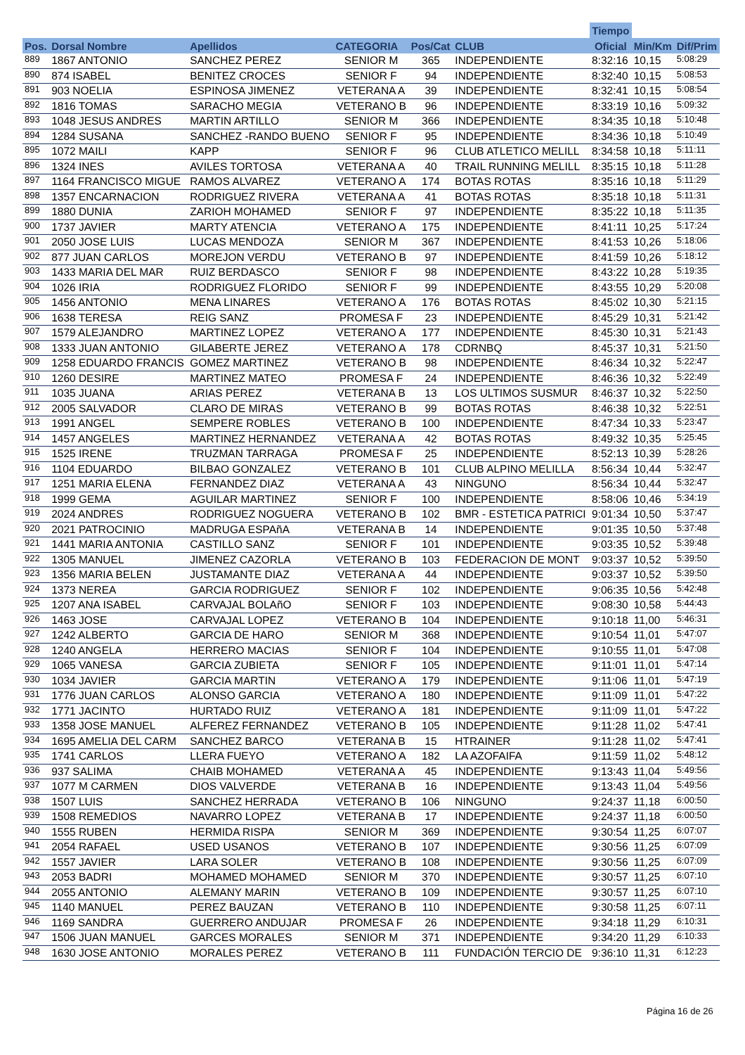| | | | | | | Tiempo | | |
| --- | --- | --- | --- | --- | --- | --- | --- | --- |
| Pos. | Dorsal Nombre | Apellidos | CATEGORIA | Pos/Cat | CLUB | Oficial | Min/Km | Dif/Prim |
| 889 | 1867 ANTONIO | SANCHEZ PEREZ | SENIOR M | 365 | INDEPENDIENTE | 8:32:16 | 10,15 | 5:08:29 |
| 890 | 874 ISABEL | BENITEZ CROCES | SENIOR F | 94 | INDEPENDIENTE | 8:32:40 | 10,15 | 5:08:53 |
| 891 | 903 NOELIA | ESPINOSA JIMENEZ | VETERANA A | 39 | INDEPENDIENTE | 8:32:41 | 10,15 | 5:08:54 |
| 892 | 1816 TOMAS | SARACHO MEGIA | VETERANO B | 96 | INDEPENDIENTE | 8:33:19 | 10,16 | 5:09:32 |
| 893 | 1048 JESUS ANDRES | MARTIN ARTILLO | SENIOR M | 366 | INDEPENDIENTE | 8:34:35 | 10,18 | 5:10:48 |
| 894 | 1284 SUSANA | SANCHEZ -RANDO BUENO | SENIOR F | 95 | INDEPENDIENTE | 8:34:36 | 10,18 | 5:10:49 |
| 895 | 1072 MAILI | KAPP | SENIOR F | 96 | CLUB ATLETICO MELILL | 8:34:58 | 10,18 | 5:11:11 |
| 896 | 1324 INES | AVILES TORTOSA | VETERANA A | 40 | TRAIL RUNNING MELILL | 8:35:15 | 10,18 | 5:11:28 |
| 897 | 1164 FRANCISCO MIGUE | RAMOS ALVAREZ | VETERANO A | 174 | BOTAS ROTAS | 8:35:16 | 10,18 | 5:11:29 |
| 898 | 1357 ENCARNACION | RODRIGUEZ RIVERA | VETERANA A | 41 | BOTAS ROTAS | 8:35:18 | 10,18 | 5:11:31 |
| 899 | 1880 DUNIA | ZARIOH MOHAMED | SENIOR F | 97 | INDEPENDIENTE | 8:35:22 | 10,18 | 5:11:35 |
| 900 | 1737 JAVIER | MARTY ATENCIA | VETERANO A | 175 | INDEPENDIENTE | 8:41:11 | 10,25 | 5:17:24 |
| 901 | 2050 JOSE LUIS | LUCAS MENDOZA | SENIOR M | 367 | INDEPENDIENTE | 8:41:53 | 10,26 | 5:18:06 |
| 902 | 877 JUAN CARLOS | MOREJON VERDU | VETERANO B | 97 | INDEPENDIENTE | 8:41:59 | 10,26 | 5:18:12 |
| 903 | 1433 MARIA DEL MAR | RUIZ BERDASCO | SENIOR F | 98 | INDEPENDIENTE | 8:43:22 | 10,28 | 5:19:35 |
| 904 | 1026 IRIA | RODRIGUEZ FLORIDO | SENIOR F | 99 | INDEPENDIENTE | 8:43:55 | 10,29 | 5:20:08 |
| 905 | 1456 ANTONIO | MENA LINARES | VETERANO A | 176 | BOTAS ROTAS | 8:45:02 | 10,30 | 5:21:15 |
| 906 | 1638 TERESA | REIG SANZ | PROMESA F | 23 | INDEPENDIENTE | 8:45:29 | 10,31 | 5:21:42 |
| 907 | 1579 ALEJANDRO | MARTINEZ LOPEZ | VETERANO A | 177 | INDEPENDIENTE | 8:45:30 | 10,31 | 5:21:43 |
| 908 | 1333 JUAN ANTONIO | GILABERTE JEREZ | VETERANO A | 178 | CDRNBQ | 8:45:37 | 10,31 | 5:21:50 |
| 909 | 1258 EDUARDO FRANCIS | GOMEZ MARTINEZ | VETERANO B | 98 | INDEPENDIENTE | 8:46:34 | 10,32 | 5:22:47 |
| 910 | 1260 DESIRE | MARTINEZ MATEO | PROMESA F | 24 | INDEPENDIENTE | 8:46:36 | 10,32 | 5:22:49 |
| 911 | 1035 JUANA | ARIAS PEREZ | VETERANA B | 13 | LOS ULTIMOS SUSMUR | 8:46:37 | 10,32 | 5:22:50 |
| 912 | 2005 SALVADOR | CLARO DE MIRAS | VETERANO B | 99 | BOTAS ROTAS | 8:46:38 | 10,32 | 5:22:51 |
| 913 | 1991 ANGEL | SEMPERE ROBLES | VETERANO B | 100 | INDEPENDIENTE | 8:47:34 | 10,33 | 5:23:47 |
| 914 | 1457 ANGELES | MARTINEZ HERNANDEZ | VETERANA A | 42 | BOTAS ROTAS | 8:49:32 | 10,35 | 5:25:45 |
| 915 | 1525 IRENE | TRUZMAN TARRAGA | PROMESA F | 25 | INDEPENDIENTE | 8:52:13 | 10,39 | 5:28:26 |
| 916 | 1104 EDUARDO | BILBAO GONZALEZ | VETERANO B | 101 | CLUB ALPINO MELILLA | 8:56:34 | 10,44 | 5:32:47 |
| 917 | 1251 MARIA ELENA | FERNANDEZ DIAZ | VETERANA A | 43 | NINGUNO | 8:56:34 | 10,44 | 5:32:47 |
| 918 | 1999 GEMA | AGUILAR MARTINEZ | SENIOR F | 100 | INDEPENDIENTE | 8:58:06 | 10,46 | 5:34:19 |
| 919 | 2024 ANDRES | RODRIGUEZ NOGUERA | VETERANO B | 102 | BMR - ESTETICA PATRICI | 9:01:34 | 10,50 | 5:37:47 |
| 920 | 2021 PATROCINIO | MADRUGA ESPAñA | VETERANA B | 14 | INDEPENDIENTE | 9:01:35 | 10,50 | 5:37:48 |
| 921 | 1441 MARIA ANTONIA | CASTILLO SANZ | SENIOR F | 101 | INDEPENDIENTE | 9:03:35 | 10,52 | 5:39:48 |
| 922 | 1305 MANUEL | JIMENEZ CAZORLA | VETERANO B | 103 | FEDERACION DE MONT | 9:03:37 | 10,52 | 5:39:50 |
| 923 | 1356 MARIA BELEN | JUSTAMANTE DIAZ | VETERANA A | 44 | INDEPENDIENTE | 9:03:37 | 10,52 | 5:39:50 |
| 924 | 1373 NEREA | GARCIA RODRIGUEZ | SENIOR F | 102 | INDEPENDIENTE | 9:06:35 | 10,56 | 5:42:48 |
| 925 | 1207 ANA ISABEL | CARVAJAL BOLAñO | SENIOR F | 103 | INDEPENDIENTE | 9:08:30 | 10,58 | 5:44:43 |
| 926 | 1463 JOSE | CARVAJAL LOPEZ | VETERANO B | 104 | INDEPENDIENTE | 9:10:18 | 11,00 | 5:46:31 |
| 927 | 1242 ALBERTO | GARCIA DE HARO | SENIOR M | 368 | INDEPENDIENTE | 9:10:54 | 11,01 | 5:47:07 |
| 928 | 1240 ANGELA | HERRERO MACIAS | SENIOR F | 104 | INDEPENDIENTE | 9:10:55 | 11,01 | 5:47:08 |
| 929 | 1065 VANESA | GARCIA ZUBIETA | SENIOR F | 105 | INDEPENDIENTE | 9:11:01 | 11,01 | 5:47:14 |
| 930 | 1034 JAVIER | GARCIA MARTIN | VETERANO A | 179 | INDEPENDIENTE | 9:11:06 | 11,01 | 5:47:19 |
| 931 | 1776 JUAN CARLOS | ALONSO GARCIA | VETERANO A | 180 | INDEPENDIENTE | 9:11:09 | 11,01 | 5:47:22 |
| 932 | 1771 JACINTO | HURTADO RUIZ | VETERANO A | 181 | INDEPENDIENTE | 9:11:09 | 11,01 | 5:47:22 |
| 933 | 1358 JOSE MANUEL | ALFEREZ FERNANDEZ | VETERANO B | 105 | INDEPENDIENTE | 9:11:28 | 11,02 | 5:47:41 |
| 934 | 1695 AMELIA DEL CARM | SANCHEZ BARCO | VETERANA B | 15 | HTRAINER | 9:11:28 | 11,02 | 5:47:41 |
| 935 | 1741 CARLOS | LLERA FUEYO | VETERANO A | 182 | LA AZOFAIFA | 9:11:59 | 11,02 | 5:48:12 |
| 936 | 937 SALIMA | CHAIB MOHAMED | VETERANA A | 45 | INDEPENDIENTE | 9:13:43 | 11,04 | 5:49:56 |
| 937 | 1077 M CARMEN | DIOS VALVERDE | VETERANA B | 16 | INDEPENDIENTE | 9:13:43 | 11,04 | 5:49:56 |
| 938 | 1507 LUIS | SANCHEZ HERRADA | VETERANO B | 106 | NINGUNO | 9:24:37 | 11,18 | 6:00:50 |
| 939 | 1508 REMEDIOS | NAVARRO LOPEZ | VETERANA B | 17 | INDEPENDIENTE | 9:24:37 | 11,18 | 6:00:50 |
| 940 | 1555 RUBEN | HERMIDA RISPA | SENIOR M | 369 | INDEPENDIENTE | 9:30:54 | 11,25 | 6:07:07 |
| 941 | 2054 RAFAEL | USED USANOS | VETERANO B | 107 | INDEPENDIENTE | 9:30:56 | 11,25 | 6:07:09 |
| 942 | 1557 JAVIER | LARA SOLER | VETERANO B | 108 | INDEPENDIENTE | 9:30:56 | 11,25 | 6:07:09 |
| 943 | 2053 BADRI | MOHAMED MOHAMED | SENIOR M | 370 | INDEPENDIENTE | 9:30:57 | 11,25 | 6:07:10 |
| 944 | 2055 ANTONIO | ALEMANY MARIN | VETERANO B | 109 | INDEPENDIENTE | 9:30:57 | 11,25 | 6:07:10 |
| 945 | 1140 MANUEL | PEREZ BAUZAN | VETERANO B | 110 | INDEPENDIENTE | 9:30:58 | 11,25 | 6:07:11 |
| 946 | 1169 SANDRA | GUERRERO ANDUJAR | PROMESA F | 26 | INDEPENDIENTE | 9:34:18 | 11,29 | 6:10:31 |
| 947 | 1506 JUAN MANUEL | GARCES MORALES | SENIOR M | 371 | INDEPENDIENTE | 9:34:20 | 11,29 | 6:10:33 |
| 948 | 1630 JOSE ANTONIO | MORALES PEREZ | VETERANO B | 111 | FUNDACIÓN TERCIO DE | 9:36:10 | 11,31 | 6:12:23 |
Página 16 de 26